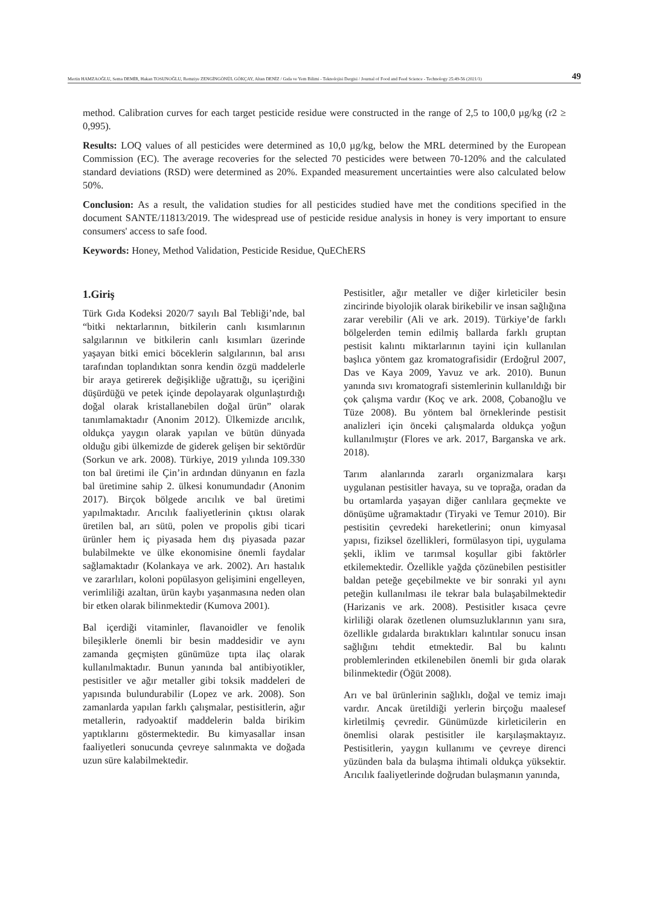Mertin HAMZAOĞLU, Sema DEMİR, Hakan TOSUNOĞLU, Remziye ZENGİNGÖNÜL GÖKÇAY, Altan DENİZ / Gıda ve Yem Bilimi - Teknolojisi Dergisi / Journal of Food and Feed Science - Technology 25:49-56 (2021/1) 49
method. Calibration curves for each target pesticide residue were constructed in the range of 2,5 to 100,0 µg/kg (r2 ≥ 0,995).
Results: LOQ values of all pesticides were determined as 10,0 µg/kg, below the MRL determined by the European Commission (EC). The average recoveries for the selected 70 pesticides were between 70-120% and the calculated standard deviations (RSD) were determined as 20%. Expanded measurement uncertainties were also calculated below 50%.
Conclusion: As a result, the validation studies for all pesticides studied have met the conditions specified in the document SANTE/11813/2019. The widespread use of pesticide residue analysis in honey is very important to ensure consumers' access to safe food.
Keywords: Honey, Method Validation, Pesticide Residue, QuEChERS
1.Giriş
Türk Gıda Kodeksi 2020/7 sayılı Bal Tebliği’nde, bal “bitki nektarlarının, bitkilerin canlı kısımlarının salgılarının ve bitkilerin canlı kısımları üzerinde yaşayan bitki emici böceklerin salgılarının, bal arısı tarafından toplandıktan sonra kendin özgü maddelerle bir araya getirerek değişikliğe uğrattığı, su içeriğini düşürdüğü ve petek içinde depolayarak olgunlaştırdığı doğal olarak kristallanebilen doğal ürün” olarak tanımlamaktadır (Anonim 2012). Ülkemizde arıcılık, oldukça yaygın olarak yapılan ve bütün dünyada olduğu gibi ülkemizde de giderek gelişen bir sektördür (Sorkun ve ark. 2008). Türkiye, 2019 yılında 109.330 ton bal üretimi ile Çin’in ardından dünyanın en fazla bal üretimine sahip 2. ülkesi konumundadır (Anonim 2017). Birçok bölgede arıcılık ve bal üretimi yapılmaktadır. Arıcılık faaliyetlerinin çıktısı olarak üretilen bal, arı sütü, polen ve propolis gibi ticari ürünler hem iç piyasada hem dış piyasada pazar bulabilmekte ve ülke ekonomisine önemli faydalar sağlamaktadır (Kolankaya ve ark. 2002). Arı hastalık ve zararlıları, koloni popülasyon gelişimini engelleyen, verimliliği azaltan, ürün kaybı yaşanmasına neden olan bir etken olarak bilinmektedir (Kumova 2001).
Bal içerdiği vitaminler, flavanoidler ve fenolik bileşiklerle önemli bir besin maddesidir ve aynı zamanda geçmişten günümüze tıpta ilaç olarak kullanılmaktadır. Bunun yanında bal antibiyotikler, pestisitler ve ağır metaller gibi toksik maddeleri de yapısında bulundurabilir (Lopez ve ark. 2008). Son zamanlarda yapılan farklı çalışmalar, pestisitlerin, ağır metallerin, radyoaktif maddelerin balda birikim yaptıklarını göstermektedir. Bu kimyasallar insan faaliyetleri sonucunda çevreye salınmakta ve doğada uzun süre kalabilmektedir.
Pestisitler, ağır metaller ve diğer kirleticiler besin zincirinde biyolojik olarak birikebilir ve insan sağlığına zarar verebilir (Ali ve ark. 2019). Türkiye’de farklı bölgelerden temin edilmiş ballarda farklı gruptan pestisit kalıntı miktarlarının tayini için kullanılan başlıca yöntem gaz kromatografisidir (Erdoğrul 2007, Das ve Kaya 2009, Yavuz ve ark. 2010). Bunun yanında sıvı kromatografi sistemlerinin kullanıldığı bir çok çalışma vardır (Koç ve ark. 2008, Çobanoğlu ve Tüze 2008). Bu yöntem bal örneklerinde pestisit analizleri için önceki çalışmalarda oldukça yoğun kullanılmıştır (Flores ve ark. 2017, Barganska ve ark. 2018).
Tarım alanlarında zararlı organizmalara karşı uygulanan pestisitler havaya, su ve toprağa, oradan da bu ortamlarda yaşayan diğer canlılara geçmekte ve dönüşüme uğramaktadır (Tiryaki ve Temur 2010). Bir pestisitin çevredeki hareketlerini; onun kimyasal yapısı, fiziksel özellikleri, formülasyon tipi, uygulama şekli, iklim ve tarımsal koşullar gibi faktörler etkilemektedir. Özellikle yağda çözünebilen pestisitler baldan peteğe geçebilmekte ve bir sonraki yıl aynı peteğin kullanılması ile tekrar bala bulaşabilmektedir (Harizanis ve ark. 2008). Pestisitler kısaca çevre kirliliği olarak özetlenen olumsuzluklarının yanı sıra, özellikle gıdalarda bıraktıkları kalıntılar sonucu insan sağlığını tehdit etmektedir. Bal bu kalıntı problemlerinden etkilenebilen önemli bir gıda olarak bilinmektedir (Öğüt 2008).
Arı ve bal ürünlerinin sağlıklı, doğal ve temiz imajı vardır. Ancak üretildiği yerlerin birçoğu maalesef kirletilmiş çevredir. Günümüzde kirleticilerin en önemlisi olarak pestisitler ile karşılaşmaktayız. Pestisitlerin, yaygın kullanımı ve çevreye direnci yüzünden bala da bulaşma ihtimali oldukça yüksektir. Arıcılık faaliyetlerinde doğrudan bulaşmanın yanında,